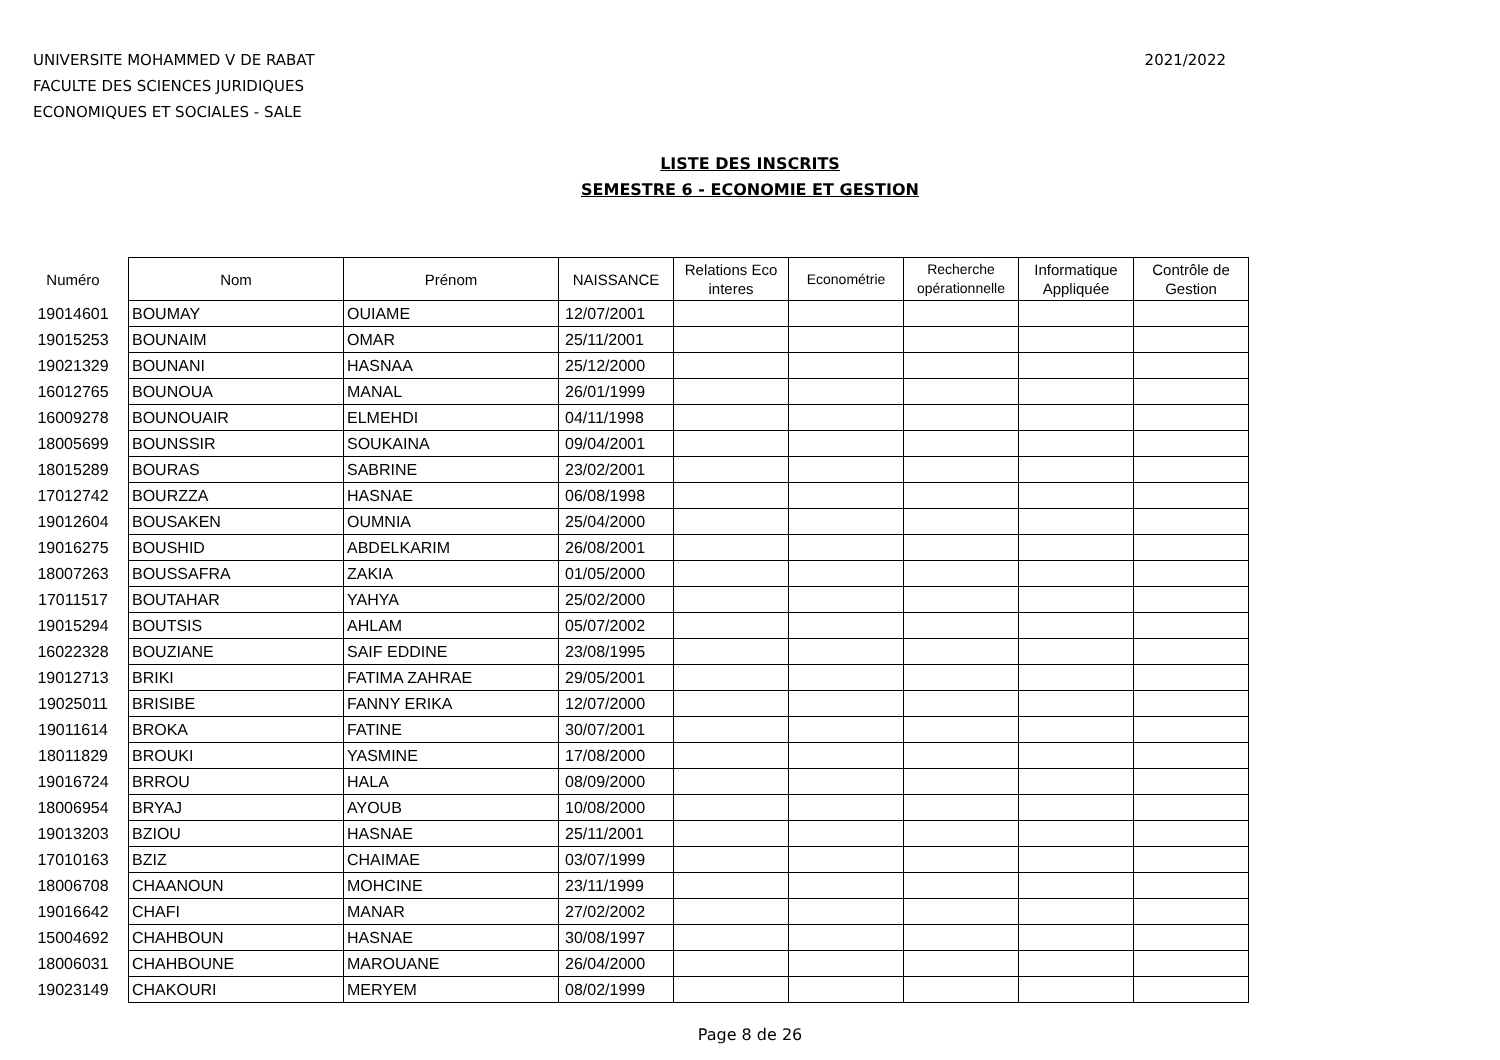UNIVERSITE MOHAMMED V DE RABAT
FACULTE DES SCIENCES JURIDIQUES
ECONOMIQUES ET SOCIALES - SALE
2021/2022
LISTE DES INSCRITS
SEMESTRE 6 - ECONOMIE ET GESTION
| Numéro | Nom | Prénom | NAISSANCE | Relations Eco interes | Econométrie | Recherche opérationnelle | Informatique Appliquée | Contrôle de Gestion |
| --- | --- | --- | --- | --- | --- | --- | --- | --- |
| 19014601 | BOUMAY | OUIAME | 12/07/2001 | | | | | |
| 19015253 | BOUNAIM | OMAR | 25/11/2001 | | | | | |
| 19021329 | BOUNANI | HASNAA | 25/12/2000 | | | | | |
| 16012765 | BOUNOUA | MANAL | 26/01/1999 | | | | | |
| 16009278 | BOUNOUAIR | ELMEHDI | 04/11/1998 | | | | | |
| 18005699 | BOUNSSIR | SOUKAINA | 09/04/2001 | | | | | |
| 18015289 | BOURAS | SABRINE | 23/02/2001 | | | | | |
| 17012742 | BOURZZA | HASNAE | 06/08/1998 | | | | | |
| 19012604 | BOUSAKEN | OUMNIA | 25/04/2000 | | | | | |
| 19016275 | BOUSHID | ABDELKARIM | 26/08/2001 | | | | | |
| 18007263 | BOUSSAFRA | ZAKIA | 01/05/2000 | | | | | |
| 17011517 | BOUTAHAR | YAHYA | 25/02/2000 | | | | | |
| 19015294 | BOUTSIS | AHLAM | 05/07/2002 | | | | | |
| 16022328 | BOUZIANE | SAIF EDDINE | 23/08/1995 | | | | | |
| 19012713 | BRIKI | FATIMA ZAHRAE | 29/05/2001 | | | | | |
| 19025011 | BRISIBE | FANNY ERIKA | 12/07/2000 | | | | | |
| 19011614 | BROKA | FATINE | 30/07/2001 | | | | | |
| 18011829 | BROUKI | YASMINE | 17/08/2000 | | | | | |
| 19016724 | BRROU | HALA | 08/09/2000 | | | | | |
| 18006954 | BRYAJ | AYOUB | 10/08/2000 | | | | | |
| 19013203 | BZIOU | HASNAE | 25/11/2001 | | | | | |
| 17010163 | BZIZ | CHAIMAE | 03/07/1999 | | | | | |
| 18006708 | CHAANOUN | MOHCINE | 23/11/1999 | | | | | |
| 19016642 | CHAFI | MANAR | 27/02/2002 | | | | | |
| 15004692 | CHAHBOUN | HASNAE | 30/08/1997 | | | | | |
| 18006031 | CHAHBOUNE | MAROUANE | 26/04/2000 | | | | | |
| 19023149 | CHAKOURI | MERYEM | 08/02/1999 | | | | | |
Page 8 de 26